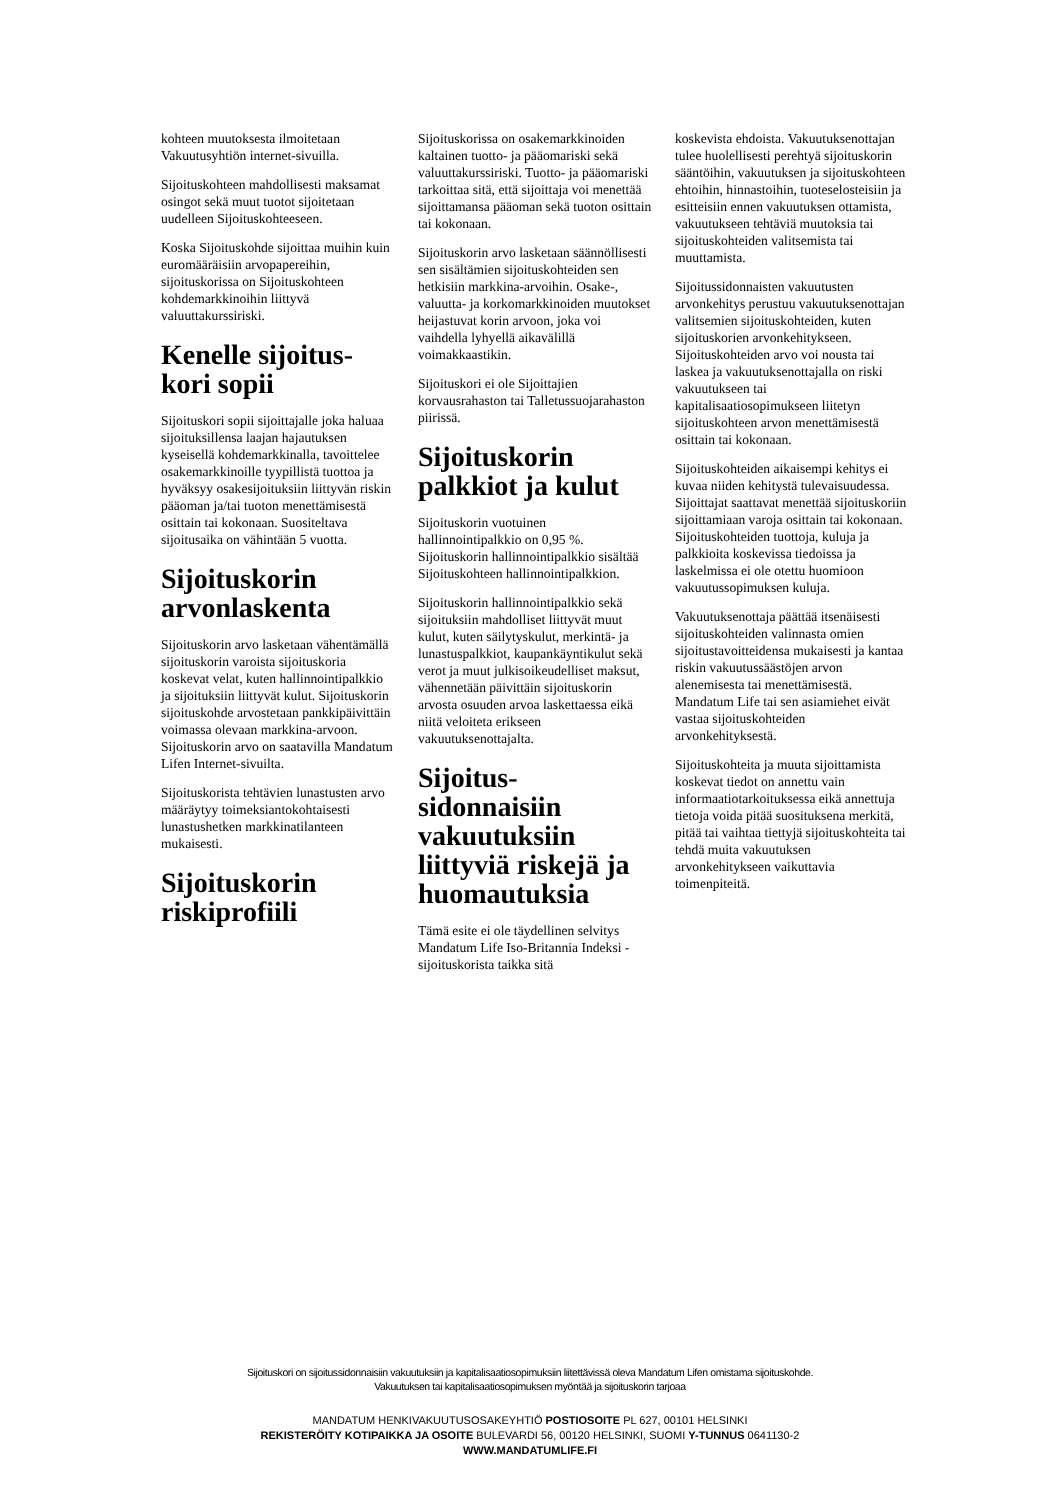kohteen muutoksesta ilmoitetaan Vakuutusyhtiön internet-sivuilla.
Sijoituskohteen mahdollisesti maksamat osingot sekä muut tuotot sijoitetaan uudelleen Sijoituskohteeseen.
Koska Sijoituskohde sijoittaa muihin kuin euromääräisiin arvopapereihin, sijoituskorissa on Sijoituskohteen kohdemarkkinoihin liittyvä valuuttakurssiriski.
Kenelle sijoitus-kori sopii
Sijoituskori sopii sijoittajalle joka haluaa sijoituksillensa laajan hajautuksen kyseisellä kohdemarkkinalla, tavoittelee osakemarkkinoille tyypillistä tuottoa ja hyväksyy osakesijoituksiin liittyvän riskin pääoman ja/tai tuoton menettämisestä osittain tai kokonaan. Suositeltava sijoitusaika on vähintään 5 vuotta.
Sijoituskorin arvonlaskenta
Sijoituskorin arvo lasketaan vähentämällä sijoituskorin varoista sijoituskoria koskevat velat, kuten hallinnointipalkkio ja sijoituksiin liittyvät kulut. Sijoituskorin sijoituskohde arvostetaan pankkipäivittäin voimassa olevaan markkina-arvoon. Sijoituskorin arvo on saatavilla Mandatum Lifen Internet-sivuilta.
Sijoituskorista tehtävien lunastusten arvo määräytyy toimeksiantokohtaisesti lunastushetken markkinatilanteen mukaisesti.
Sijoituskorin riskiprofiili
Sijoituskorissa on osakemarkkinoiden kaltainen tuotto- ja pääomariski sekä valuuttakurssiriski. Tuotto- ja pääomariski tarkoittaa sitä, että sijoittaja voi menettää sijoittamansa pääoman sekä tuoton osittain tai kokonaan.
Sijoituskorin arvo lasketaan säännöllisesti sen sisältämien sijoituskohteiden sen hetkisiin markkina-arvoihin. Osake-, valuutta- ja korkomarkkinoiden muutokset heijastuvat korin arvoon, joka voi vaihdella lyhyellä aikavälillä voimakkaastikin.
Sijoituskori ei ole Sijoittajien korvausrahaston tai Talletussuojarahaston piirissä.
Sijoituskorin palkkiot ja kulut
Sijoituskorin vuotuinen hallinnointipalkkio on 0,95 %. Sijoituskorin hallinnointipalkkio sisältää Sijoituskohteen hallinnointipalkkion.
Sijoituskorin hallinnointipalkkio sekä sijoituksiin mahdolliset liittyvät muut kulut, kuten säilytyskulut, merkintä- ja lunastuspalkkiot, kaupankäyntikulut sekä verot ja muut julkisoikeudelliset maksut, vähennetään päivittäin sijoituskorin arvosta osuuden arvoa laskettaessa eikä niitä veloiteta erikseen vakuutuksenottajalta.
Sijoitus-sidonnaisiin vakuutuksiin liittyviä riskejä ja huomautuksia
Tämä esite ei ole täydellinen selvitys Mandatum Life Iso-Britannia Indeksi -sijoituskorista taikka sitä
koskevista ehdoista. Vakuutuksenottajan tulee huolellisesti perehtyä sijoituskorin sääntöihin, vakuutuksen ja sijoituskohteen ehtoihin, hinnastoihin, tuoteselosteisiin ja esitteisiin ennen vakuutuksen ottamista, vakuutukseen tehtäviä muutoksia tai sijoituskohteiden valitsemista tai muuttamista.
Sijoitussidonnaisten vakuutusten arvonkehitys perustuu vakuutuksenottajan valitsemien sijoituskohteiden, kuten sijoituskorien arvonkehitykseen. Sijoituskohteiden arvo voi nousta tai laskea ja vakuutuksenottajalla on riski vakuutukseen tai kapitalisaatiosopimukseen liitetyn sijoituskohteen arvon menettämisestä osittain tai kokonaan.
Sijoituskohteiden aikaisempi kehitys ei kuvaa niiden kehitystä tulevaisuudessa. Sijoittajat saattavat menettää sijoituskoriin sijoittamiaan varoja osittain tai kokonaan. Sijoituskohteiden tuottoja, kuluja ja palkkioita koskevissa tiedoissa ja laskelmissa ei ole otettu huomioon vakuutussopimuksen kuluja.
Vakuutuksenottaja päättää itsenäisesti sijoituskohteiden valinnasta omien sijoitustavoitteidensa mukaisesti ja kantaa riskin vakuutussäästöjen arvon alenemisesta tai menettämisestä. Mandatum Life tai sen asiamiehet eivät vastaa sijoituskohteiden arvonkehityksestä.
Sijoituskohteita ja muuta sijoittamista koskevat tiedot on annettu vain informaatiotarkoituksessa eikä annettuja tietoja voida pitää suosituksena merkitä, pitää tai vaihtaa tiettyjä sijoituskohteita tai tehdä muita vakuutuksen arvonkehitykseen vaikuttavia toimenpiteitä.
Sijoituskori on sijoitussidonnaisiin vakuutuksiin ja kapitalisaatiosopimuksiin liitettävissä oleva Mandatum Lifen omistama sijoituskohde.
Vakuutuksen tai kapitalisaatiosopimuksen myöntää ja sijoituskorin tarjoaa
MANDATUM HENKIVAKUUTUSOSAKEYHTIÖ POSTIOSOITE PL 627, 00101 HELSINKI
REKISTERÖITY KOTIPAIKKA JA OSOITE BULEVARDI 56, 00120 HELSINKI, SUOMI Y-TUNNUS 0641130-2
WWW.MANDATUMLIFE.FI